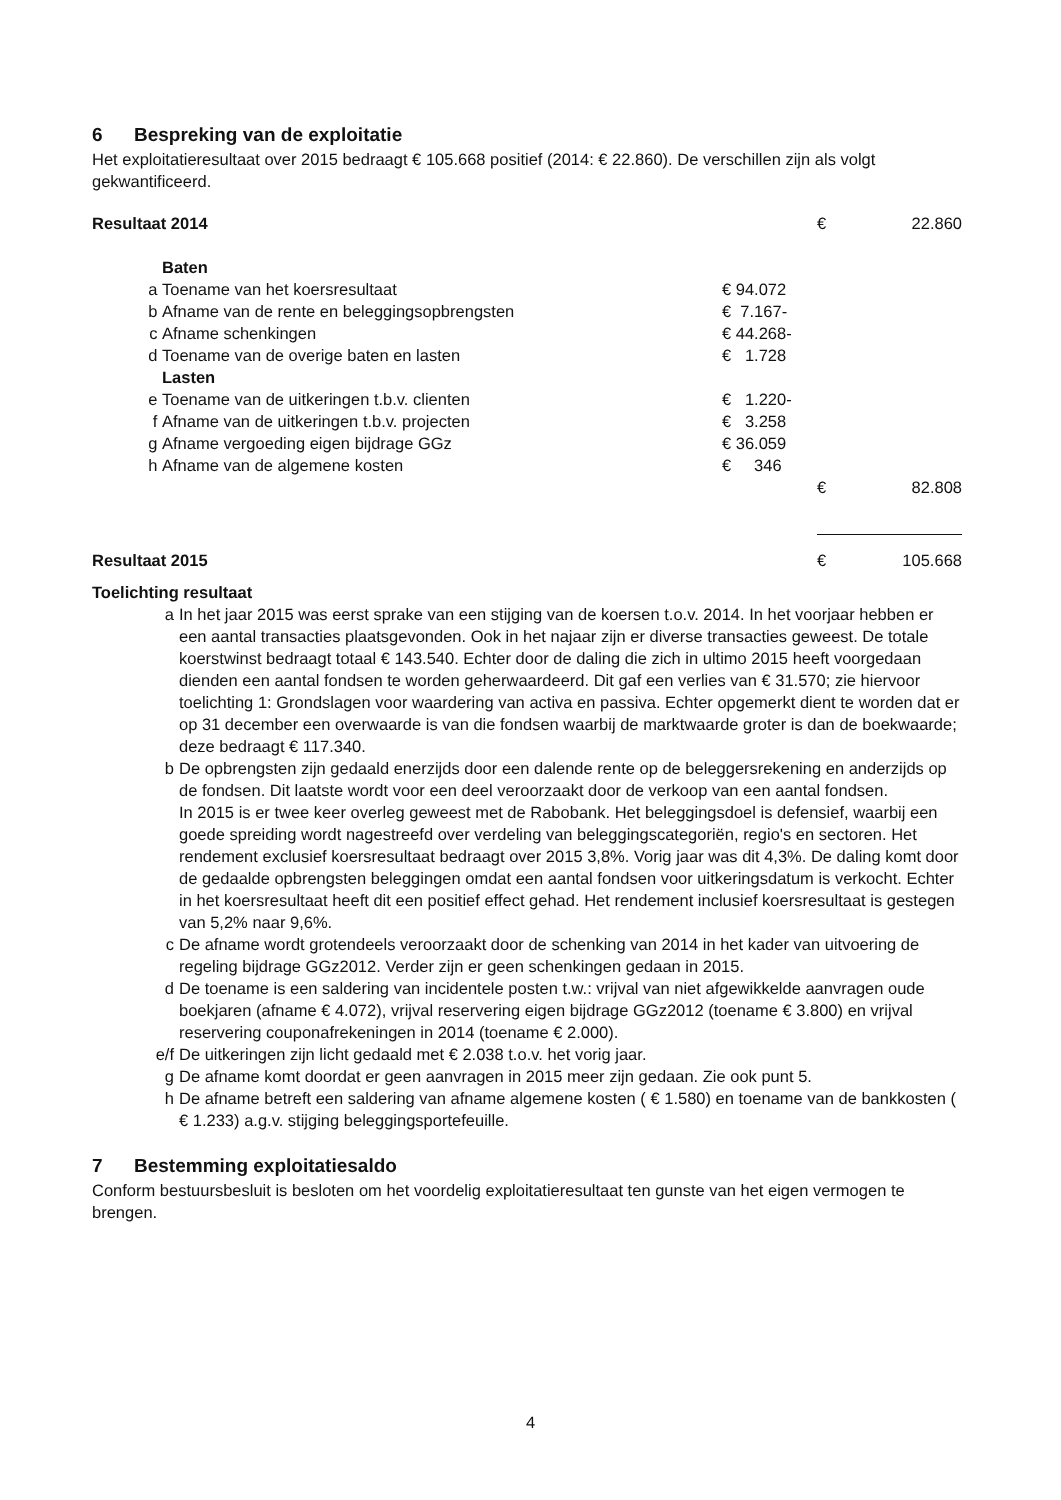6 Bespreking van de exploitatie
Het exploitatieresultaat over 2015 bedraagt € 105.668 positief (2014: € 22.860). De verschillen zijn als volgt gekwantificeerd.
| Resultaat 2014 | | | € | 22.860 |
| | Baten | | | |
| a | Toename van het koersresultaat | € 94.072 | | |
| b | Afname van de rente en beleggingsopbrengsten | € 7.167- | | |
| c | Afname schenkingen | € 44.268- | | |
| d | Toename van de overige baten en lasten | € 1.728 | | |
| | Lasten | | | |
| e | Toename van de uitkeringen t.b.v. clienten | € 1.220- | | |
| f | Afname van de uitkeringen t.b.v. projecten | € 3.258 | | |
| g | Afname vergoeding eigen bijdrage GGz | € 36.059 | | |
| h | Afname van de algemene kosten | € 346 | | |
| | | | € | 82.808 |
| Resultaat 2015 | | | € | 105.668 |
Toelichting resultaat
a In het jaar 2015 was eerst sprake van een stijging van de koersen t.o.v. 2014. In het voorjaar hebben er een aantal transacties plaatsgevonden. Ook in het najaar zijn er diverse transacties geweest. De totale koerstwinst bedraagt totaal € 143.540. Echter door de daling die zich in ultimo 2015 heeft voorgedaan dienden een aantal fondsen te worden geherwaardeerd. Dit gaf een verlies van € 31.570; zie hiervoor toelichting 1: Grondslagen voor waardering van activa en passiva. Echter opgemerkt dient te worden dat er op 31 december een overwaarde is van die fondsen waarbij de marktwaarde groter is dan de boekwaarde; deze bedraagt € 117.340.
b De opbrengsten zijn gedaald enerzijds door een dalende rente op de beleggersrekening en anderzijds op de fondsen. Dit laatste wordt voor een deel veroorzaakt door de verkoop van een aantal fondsen.
In 2015 is er twee keer overleg geweest met de Rabobank. Het beleggingsdoel is defensief, waarbij een goede spreiding wordt nagestreefd over verdeling van beleggingscategoriën, regio's en sectoren. Het rendement exclusief koersresultaat bedraagt over 2015 3,8%. Vorig jaar was dit 4,3%. De daling komt door de gedaalde opbrengsten beleggingen omdat een aantal fondsen voor uitkeringsdatum is verkocht. Echter in het koersresultaat heeft dit een positief effect gehad. Het rendement inclusief koersresultaat is gestegen van 5,2% naar 9,6%.
c De afname wordt grotendeels veroorzaakt door de schenking van 2014 in het kader van uitvoering de regeling bijdrage GGz2012. Verder zijn er geen schenkingen gedaan in 2015.
d De toename is een saldering van incidentele posten t.w.: vrijval van niet afgewikkelde aanvragen oude boekjaren (afname € 4.072), vrijval reservering eigen bijdrage GGz2012 (toename € 3.800) en vrijval reservering couponafrekeningen in 2014 (toename € 2.000).
e/f De uitkeringen zijn licht gedaald met € 2.038 t.o.v. het vorig jaar.
g De afname komt doordat er geen aanvragen in 2015 meer zijn gedaan. Zie ook punt 5.
h De afname betreft een saldering van afname algemene kosten ( € 1.580) en toename van de bankkosten ( € 1.233) a.g.v. stijging beleggingsportefeuille.
7 Bestemming exploitatiesaldo
Conform bestuursbesluit is besloten om het voordelig exploitatieresultaat ten gunste van het eigen vermogen te brengen.
4